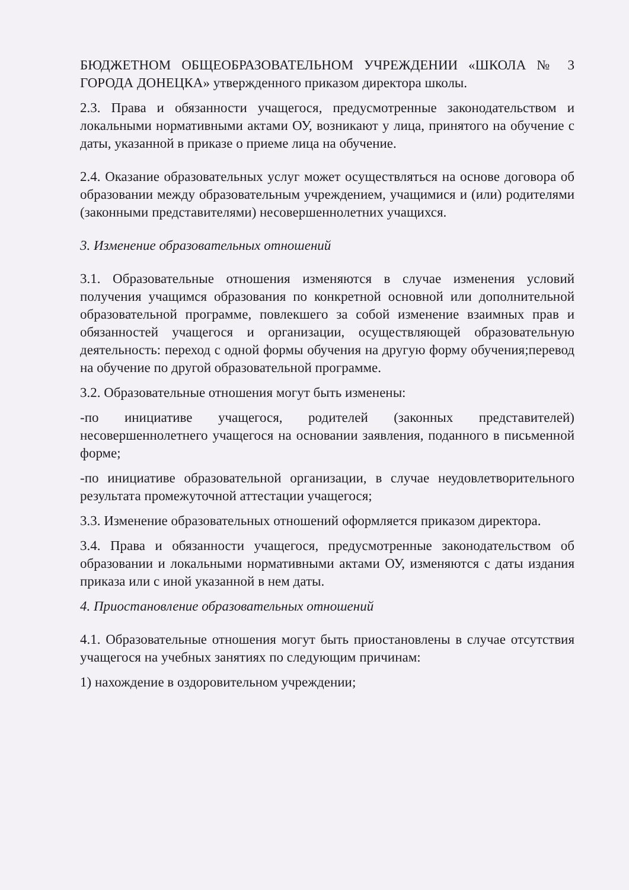БЮДЖЕТНОМ ОБЩЕОБРАЗОВАТЕЛЬНОМ УЧРЕЖДЕНИИ «ШКОЛА № 3 ГОРОДА ДОНЕЦКА» утвержденного приказом директора школы.
2.3. Права и обязанности учащегося, предусмотренные законодательством и локальными нормативными актами ОУ, возникают у лица, принятого на обучение с даты, указанной в приказе о приеме лица на обучение.
2.4. Оказание образовательных услуг может осуществляться на основе договора об образовании между образовательным учреждением, учащимися и (или) родителями (законными представителями) несовершеннолетних учащихся.
3. Изменение образовательных отношений
3.1. Образовательные отношения изменяются в случае изменения условий получения учащимся образования по конкретной основной или дополнительной образовательной программе, повлекшего за собой изменение взаимных прав и обязанностей учащегося и организации, осуществляющей образовательную деятельность: переход с одной формы обучения на другую форму обучения;перевод на обучение по другой образовательной программе.
3.2. Образовательные отношения могут быть изменены:
-по инициативе учащегося, родителей (законных представителей) несовершеннолетнего учащегося на основании заявления, поданного в письменной форме;
-по инициативе образовательной организации, в случае неудовлетворительного результата промежуточной аттестации учащегося;
3.3. Изменение образовательных отношений оформляется приказом директора.
3.4. Права и обязанности учащегося, предусмотренные законодательством об образовании и локальными нормативными актами ОУ, изменяются с даты издания приказа или с иной указанной в нем даты.
4. Приостановление образовательных отношений
4.1. Образовательные отношения могут быть приостановлены в случае отсутствия учащегося на учебных занятиях по следующим причинам:
1) нахождение в оздоровительном учреждении;